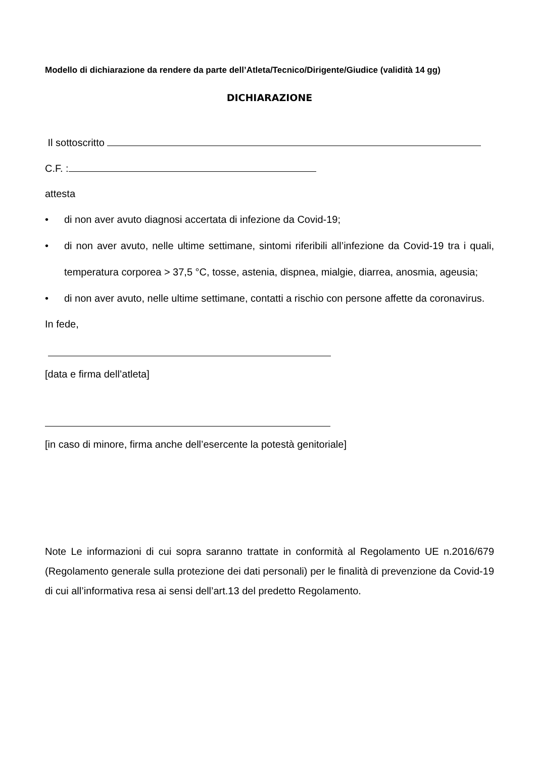Modello di dichiarazione da rendere da parte dell’Atleta/Tecnico/Dirigente/Giudice (validità 14 gg)
DICHIARAZIONE
Il sottoscritto
C.F. :
attesta
• di non aver avuto diagnosi accertata di infezione da Covid-19;
• di non aver avuto, nelle ultime settimane, sintomi riferibili all’infezione da Covid-19 tra i quali, temperatura corporea > 37,5 °C, tosse, astenia, dispnea, mialgie, diarrea, anosmia, ageusia;
• di non aver avuto, nelle ultime settimane, contatti a rischio con persone affette da coronavirus.
In fede,
[data e firma dell’atleta]
[in caso di minore, firma anche dell’esercente la potestà genitoriale]
Note Le informazioni di cui sopra saranno trattate in conformità al Regolamento UE n.2016/679 (Regolamento generale sulla protezione dei dati personali) per le finalità di prevenzione da Covid-19 di cui all’informativa resa ai sensi dell’art.13 del predetto Regolamento.